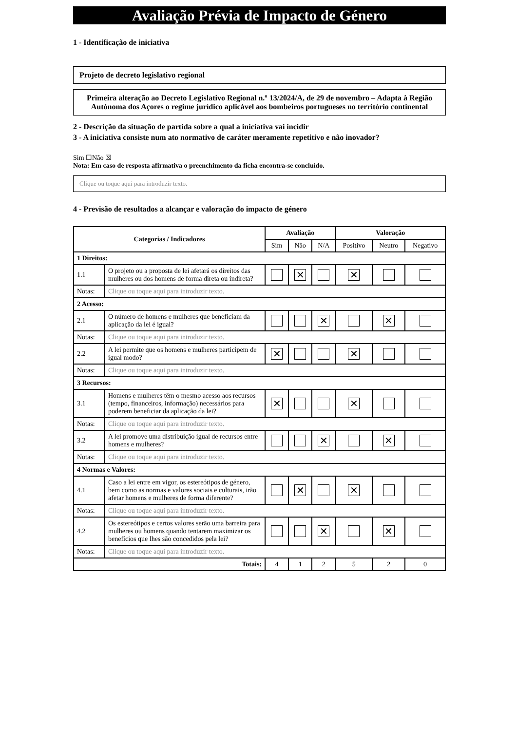Avaliação Prévia de Impacto de Género
1 - Identificação de iniciativa
Projeto de decreto legislativo regional
Primeira alteração ao Decreto Legislativo Regional n.º 13/2024/A, de 29 de novembro – Adapta à Região Autónoma dos Açores o regime jurídico aplicável aos bombeiros portugueses no território continental
2 - Descrição da situação de partida sobre a qual a iniciativa vai incidir
3 - A iniciativa consiste num ato normativo de caráter meramente repetitivo e não inovador?
Sim ☐Não ☒
Nota: Em caso de resposta afirmativa o preenchimento da ficha encontra-se concluído.
Clique ou toque aqui para introduzir texto.
4 - Previsão de resultados a alcançar e valoração do impacto de género
| Categorias / Indicadores | | Avaliação | | | Valoração | | |
| --- | --- | --- | --- | --- | --- | --- | --- |
| | | Sim | Não | N/A | Positivo | Neutro | Negativo |
| 1 Direitos: | | | | | | | |
| 1.1 | O projeto ou a proposta de lei afetará os direitos das mulheres ou dos homens de forma direta ou indireta? | | ✕ | | ✕ | | |
| Notas: | Clique ou toque aqui para introduzir texto. | | | | | | |
| 2 Acesso: | | | | | | | |
| 2.1 | O número de homens e mulheres que beneficiam da aplicação da lei é igual? | | | ✕ | | ✕ | |
| Notas: | Clique ou toque aqui para introduzir texto. | | | | | | |
| 2.2 | A lei permite que os homens e mulheres participem de igual modo? | ✕ | | | ✕ | | |
| Notas: | Clique ou toque aqui para introduzir texto. | | | | | | |
| 3 Recursos: | | | | | | | |
| 3.1 | Homens e mulheres têm o mesmo acesso aos recursos (tempo, financeiros, informação) necessários para poderem beneficiar da aplicação da lei? | ✕ | | | ✕ | | |
| Notas: | Clique ou toque aqui para introduzir texto. | | | | | | |
| 3.2 | A lei promove uma distribuição igual de recursos entre homens e mulheres? | | | ✕ | | ✕ | |
| Notas: | Clique ou toque aqui para introduzir texto. | | | | | | |
| 4 Normas e Valores: | | | | | | | |
| 4.1 | Caso a lei entre em vigor, os estereótipos de género, bem como as normas e valores sociais e culturais, irão afetar homens e mulheres de forma diferente? | | ✕ | | ✕ | | |
| Notas: | Clique ou toque aqui para introduzir texto. | | | | | | |
| 4.2 | Os estereótipos e certos valores serão uma barreira para mulheres ou homens quando tentarem maximizar os benefícios que lhes são concedidos pela lei? | | | ✕ | | ✕ | |
| Notas: | Clique ou toque aqui para introduzir texto. | | | | | | |
| Totais: | | 4 | 1 | 2 | 5 | 2 | 0 |